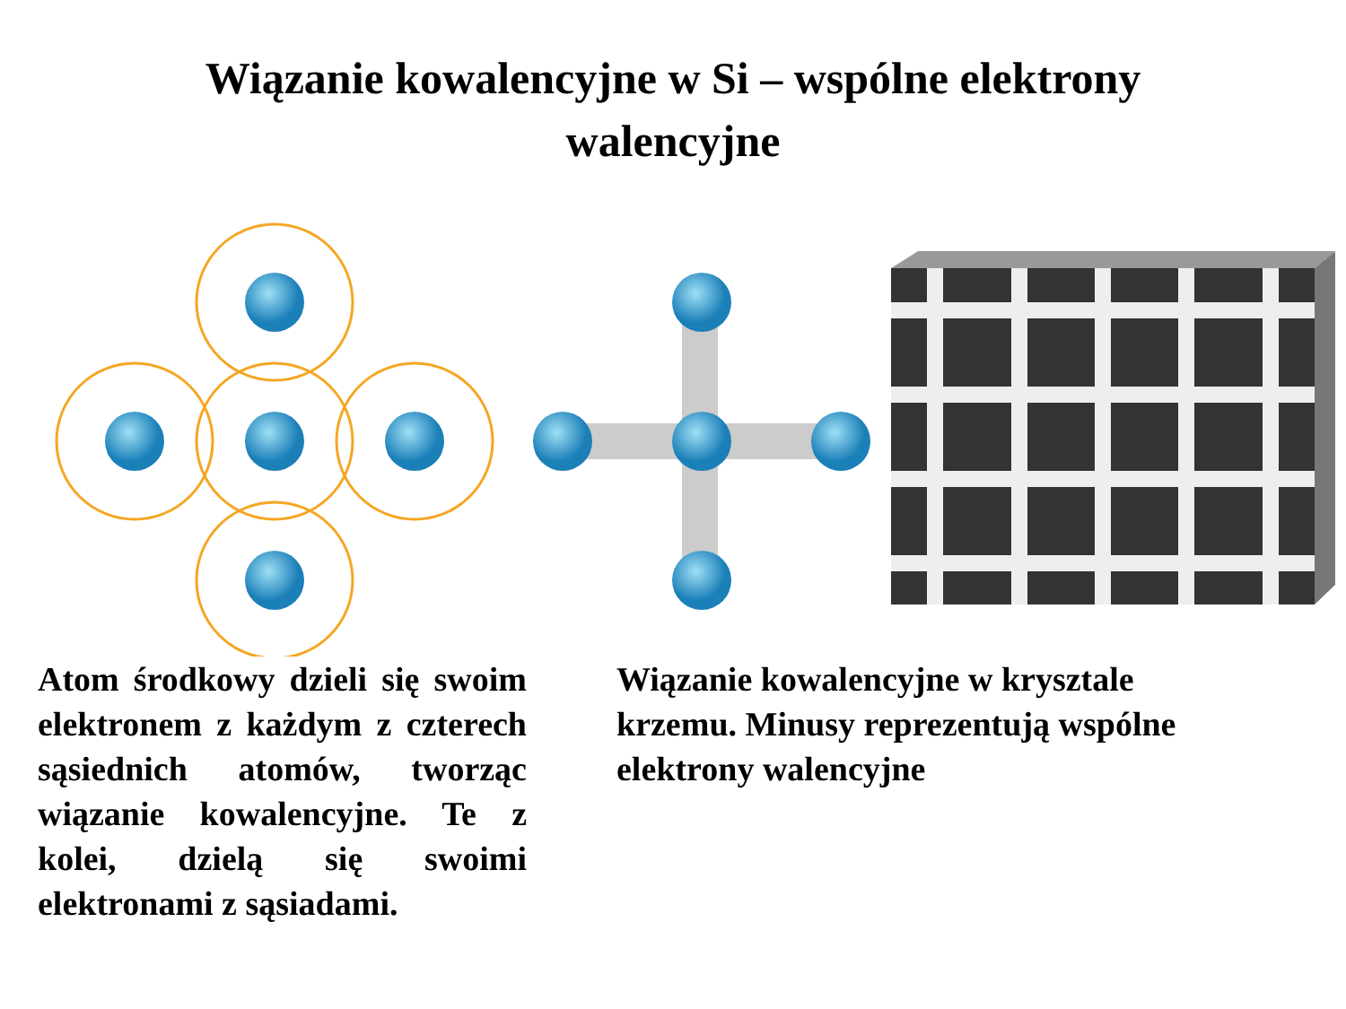Wiązanie kowalencyjne w Si – wspólne elektrony
walencyjne
Atom środkowy dzieli się swoim elektronem z każdym z czterech sąsiednich atomów, tworząc wiązanie kowalencyjne. Te z kolei, dzielą się swoimi elektronami z sąsiadami.
Wiązanie kowalencyjne w krysztale krzemu. Minusy reprezentują wspólne elektrony walencyjne